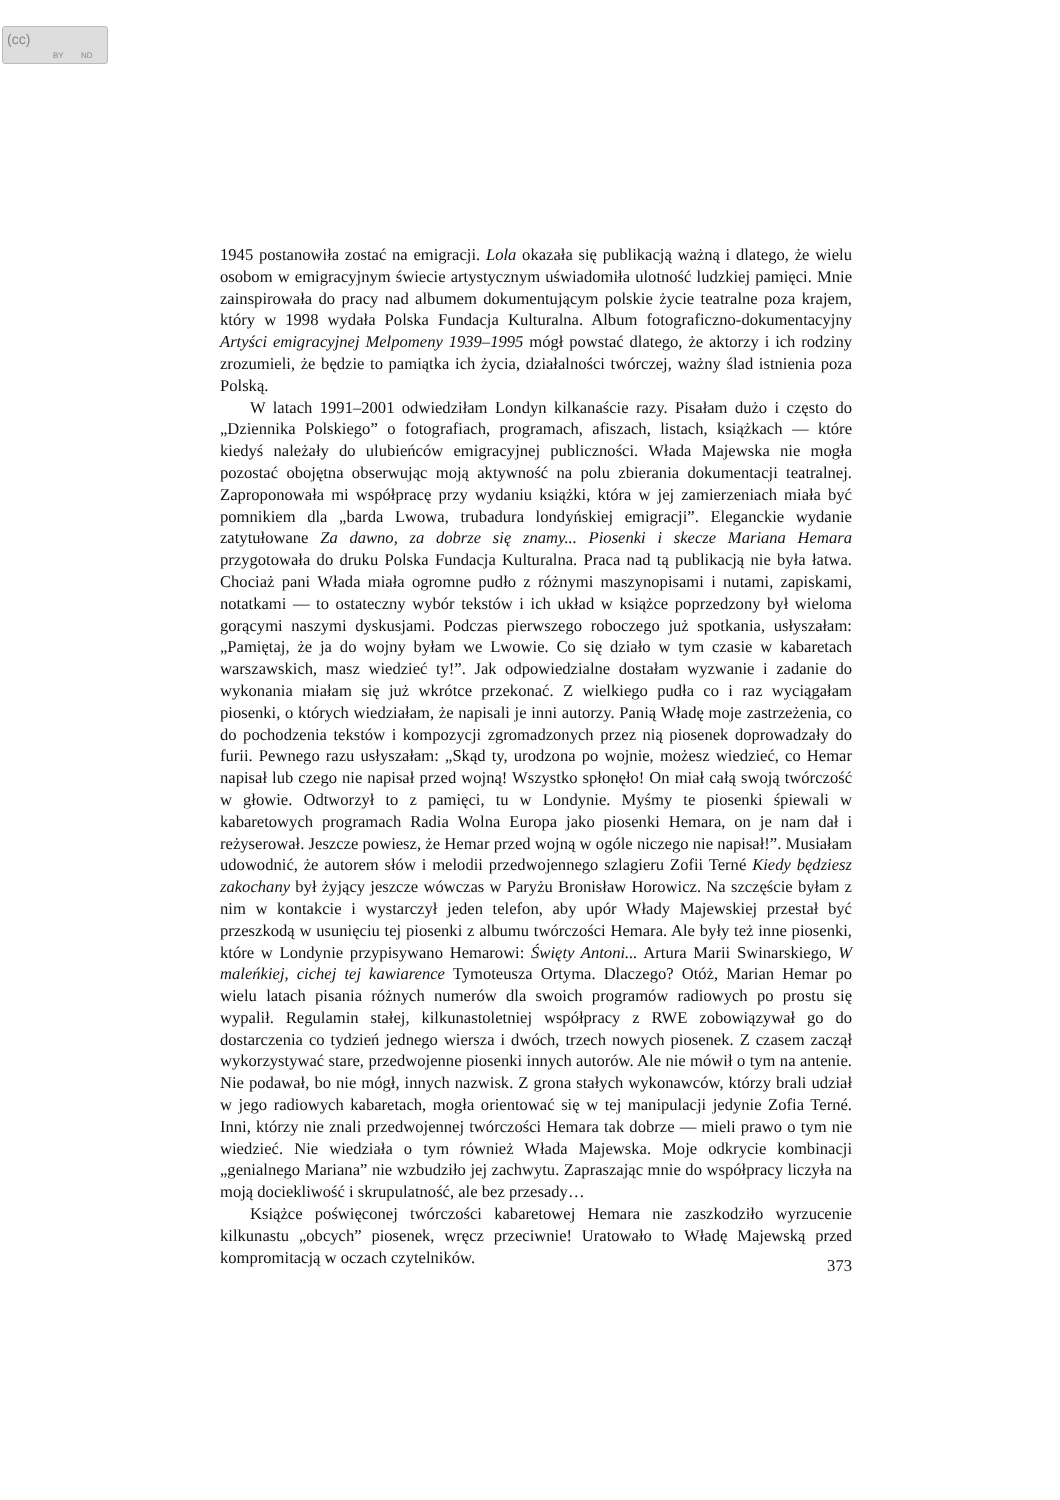(cc)
BY ND
1945 postanowiła zostać na emigracji. Lola okazała się publikacją ważną i dlatego, że wielu osobom w emigracyjnym świecie artystycznym uświadomiła ulotność ludzkiej pamięci. Mnie zainspirowała do pracy nad albumem dokumentującym polskie życie teatralne poza krajem, który w 1998 wydała Polska Fundacja Kulturalna. Album fotograficzno-dokumentacyjny Artyści emigracyjnej Melpomeny 1939–1995 mógł powstać dlatego, że aktorzy i ich rodziny zrozumieli, że będzie to pamiątka ich życia, działalności twórczej, ważny ślad istnienia poza Polską.
W latach 1991–2001 odwiedziłam Londyn kilkanaście razy. Pisałam dużo i często do „Dziennika Polskiego” o fotografiach, programach, afiszach, listach, książkach — które kiedyś należały do ulubieńców emigracyjnej publiczności. Włada Majewska nie mogła pozostać obojętna obserwując moją aktywność na polu zbierania dokumentacji teatralnej. Zaproponowała mi współpracę przy wydaniu książki, która w jej zamierzeniach miała być pomnikiem dla „barda Lwowa, trubadura londyńskiej emigracji”. Eleganckie wydanie zatytułowane Za dawno, za dobrze się znamy... Piosenki i skecze Mariana Hemara przygotowała do druku Polska Fundacja Kulturalna. Praca nad tą publikacją nie była łatwa. Chociaż pani Włada miała ogromne pudło z różnymi maszynopisami i nutami, zapiskami, notatkami — to ostateczny wybór tekstów i ich układ w książce poprzedzony był wieloma gorącymi naszymi dyskusjami. Podczas pierwszego roboczego już spotkania, usłyszałam: „Pamiętaj, że ja do wojny byłam we Lwowie. Co się działo w tym czasie w kabaretach warszawskich, masz wiedzieć ty!”. Jak odpowiedzialne dostałam wyzwanie i zadanie do wykonania miałam się już wkrótce przekonać. Z wielkiego pudła co i raz wyciągałam piosenki, o których wiedziałam, że napisali je inni autorzy. Panią Władę moje zastrzeżenia, co do pochodzenia tekstów i kompozycji zgromadzonych przez nią piosenek doprowadzały do furii. Pewnego razu usłyszałam: „Skąd ty, urodzona po wojnie, możesz wiedzieć, co Hemar napisał lub czego nie napisał przed wojną! Wszystko spłonęło! On miał całą swoją twórczość w głowie. Odtworzył to z pamięci, tu w Londynie. Myśmy te piosenki śpiewali w kabaretowych programach Radia Wolna Europa jako piosenki Hemara, on je nam dał i reżyserował. Jeszcze powiesz, że Hemar przed wojną w ogóle niczego nie napisał!”. Musiałam udowodnić, że autorem słów i melodii przedwojennego szlagieru Zofii Terné Kiedy będziesz zakochany był żyjący jeszcze wówczas w Paryżu Bronisław Horowicz. Na szczęście byłam z nim w kontakcie i wystarczył jeden telefon, aby upór Włady Majewskiej przestał być przeszkodą w usunięciu tej piosenki z albumu twórczości Hemara. Ale były też inne piosenki, które w Londynie przypisywano Hemarowi: Święty Antoni... Artura Marii Swinarskiego, W maleńkiej, cichej tej kawiarence Tymoteusza Ortyma. Dlaczego? Otóż, Marian Hemar po wielu latach pisania różnych numerów dla swoich programów radiowych po prostu się wypalił. Regulamin stałej, kilkunastoletniej współpracy z RWE zobowiązywał go do dostarczenia co tydzień jednego wiersza i dwóch, trzech nowych piosenek. Z czasem zaczął wykorzystywać stare, przedwojenne piosenki innych autorów. Ale nie mówił o tym na antenie. Nie podawał, bo nie mógł, innych nazwisk. Z grona stałych wykonawców, którzy brali udział w jego radiowych kabaretach, mogła orientować się w tej manipulacji jedynie Zofia Terné. Inni, którzy nie znali przedwojennej twórczości Hemara tak dobrze — mieli prawo o tym nie wiedzieć. Nie wiedziała o tym również Włada Majewska. Moje odkrycie kombinacji „genialnego Mariana” nie wzbudziło jej zachwytu. Zapraszając mnie do współpracy liczyła na moją dociekliwość i skrupulatność, ale bez przesady…
Książce poświęconej twórczości kabaretowej Hemara nie zaszkodziło wyrzucenie kilkunastu „obcych” piosenek, wręcz przeciwnie! Uratowało to Władę Majewską przed kompromitacją w oczach czytelników.
373